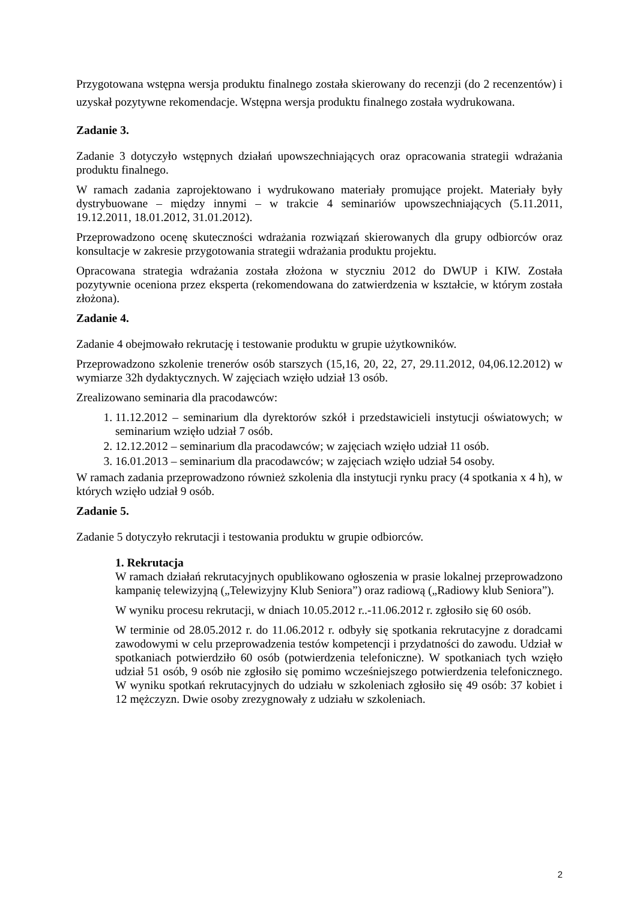Przygotowana wstępna wersja produktu finalnego została skierowany do recenzji (do 2 recenzentów) i uzyskał pozytywne rekomendacje. Wstępna wersja produktu finalnego została wydrukowana.
Zadanie 3.
Zadanie 3 dotyczyło wstępnych działań upowszechniających oraz opracowania strategii wdrażania produktu finalnego.
W ramach zadania zaprojektowano i wydrukowano materiały promujące projekt. Materiały były dystrybuowane – między innymi – w trakcie 4 seminariów upowszechniających (5.11.2011, 19.12.2011, 18.01.2012, 31.01.2012).
Przeprowadzono ocenę skuteczności wdrażania rozwiązań skierowanych dla grupy odbiorców oraz konsultacje w zakresie przygotowania strategii wdrażania produktu projektu.
Opracowana strategia wdrażania została złożona w styczniu 2012 do DWUP i KIW. Została pozytywnie oceniona przez eksperta (rekomendowana do zatwierdzenia w kształcie, w którym została złożona).
Zadanie 4.
Zadanie 4 obejmowało rekrutację i testowanie produktu w grupie użytkowników.
Przeprowadzono szkolenie trenerów osób starszych (15,16, 20, 22, 27, 29.11.2012, 04,06.12.2012) w wymiarze 32h dydaktycznych. W zajęciach wzięło udział 13 osób.
Zrealizowano seminaria dla pracodawców:
1. 11.12.2012 – seminarium dla dyrektorów szkół i przedstawicieli instytucji oświatowych; w seminarium wzięło udział 7 osób.
2. 12.12.2012 – seminarium dla pracodawców; w zajęciach wzięło udział 11 osób.
3. 16.01.2013 – seminarium dla pracodawców; w zajęciach wzięło udział 54 osoby.
W ramach zadania przeprowadzono również szkolenia dla instytucji rynku pracy (4 spotkania x 4 h), w których wzięło udział 9 osób.
Zadanie 5.
Zadanie 5 dotyczyło rekrutacji i testowania produktu w grupie odbiorców.
1. Rekrutacja
W ramach działań rekrutacyjnych opublikowano ogłoszenia w prasie lokalnej przeprowadzono kampanię telewizyjną („Telewizyjny Klub Seniora”) oraz radiową („Radiowy klub Seniora”).
W wyniku procesu rekrutacji, w dniach 10.05.2012 r..-11.06.2012 r. zgłosiło się 60 osób.
W terminie od 28.05.2012 r. do 11.06.2012 r. odbyły się spotkania rekrutacyjne z doradcami zawodowymi w celu przeprowadzenia testów kompetencji i przydatności do zawodu. Udział w spotkaniach potwierdziło 60 osób (potwierdzenia telefoniczne). W spotkaniach tych wzięło udział 51 osób, 9 osób nie zgłosiło się pomimo wcześniejszego potwierdzenia telefonicznego. W wyniku spotkań rekrutacyjnych do udziału w szkoleniach zgłosiło się 49 osób: 37 kobiet i 12 mężczyzn. Dwie osoby zrezygnowały z udziału w szkoleniach.
2